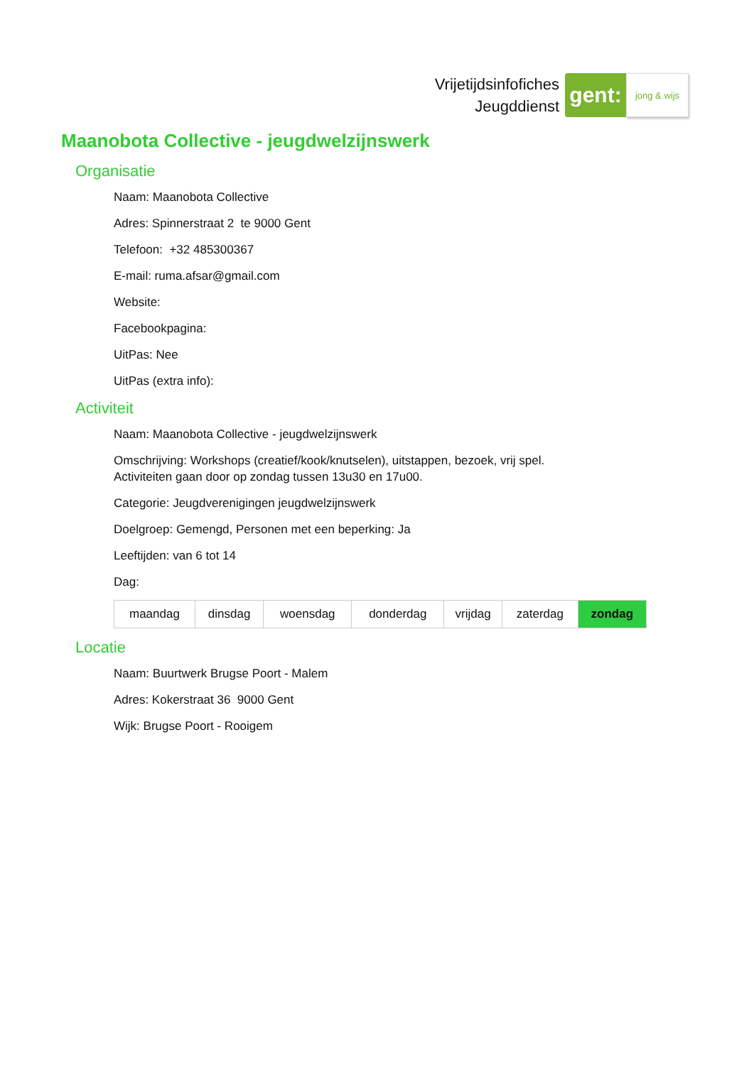Vrijetijdsinfofiches
Jeugddienst
gent:
jong & wijs
Maanobota Collective - jeugdwelzijnswerk
Organisatie
Naam: Maanobota Collective
Adres: Spinnerstraat 2 te 9000 Gent
Telefoon: +32 485300367
E-mail: ruma.afsar@gmail.com
Website:
Facebookpagina:
UitPas: Nee
UitPas (extra info):
Activiteit
Naam: Maanobota Collective - jeugdwelzijnswerk
Omschrijving: Workshops (creatief/kook/knutselen), uitstappen, bezoek, vrij spel.
Activiteiten gaan door op zondag tussen 13u30 en 17u00.
Categorie: Jeugdverenigingen jeugdwelzijnswerk
Doelgroep: Gemengd, Personen met een beperking: Ja
Leeftijden: van 6 tot 14
Dag:
| maandag | dinsdag | woensdag | donderdag | vrijdag | zaterdag | zondag |
Locatie
Naam: Buurtwerk Brugse Poort - Malem
Adres: Kokerstraat 36 9000 Gent
Wijk: Brugse Poort - Rooigem